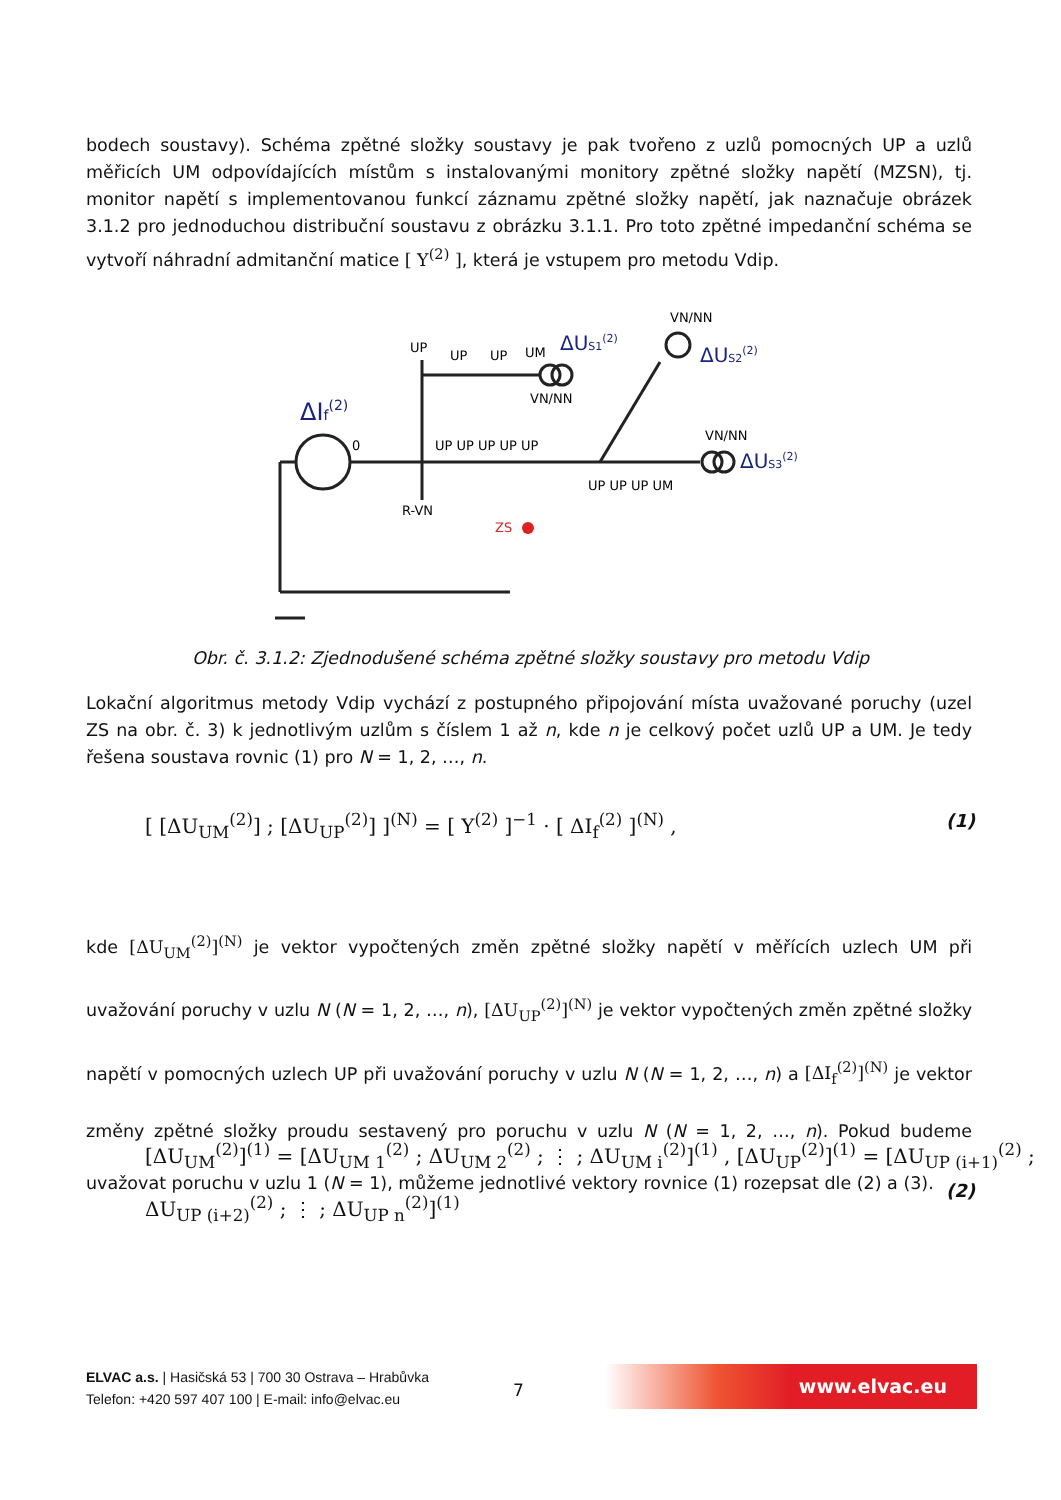bodech soustavy). Schéma zpětné složky soustavy je pak tvořeno z uzlů pomocných UP a uzlů měřicích UM odpovídajících místům s instalovanými monitory zpětné složky napětí (MZSN), tj. monitor napětí s implementovanou funkcí záznamu zpětné složky napětí, jak naznačuje obrázek 3.1.2 pro jednoduchou distribuční soustavu z obrázku 3.1.1. Pro toto zpětné impedanční schéma se vytvoří náhradní admitanční matice [ Y<sup>(2)</sup> ], která je vstupem pro metodu Vdip.
UP
UP
UP
UM
UP UP UP UP UP
UP UP UP UM
VN/NN
VN/NN
VN/NN
R-VN
ZS
0
ΔIf(2)
ΔUS1(2)
ΔUS2(2)
ΔUS3(2)
Obr. č. 3.1.2: Zjednodušené schéma zpětné složky soustavy pro metodu Vdip
Lokační algoritmus metody Vdip vychází z postupného připojování místa uvažované poruchy (uzel ZS na obr. č. 3) k jednotlivým uzlům s číslem 1 až n, kde n je celkový počet uzlů UP a UM. Je tedy řešena soustava rovnic (1) pro N = 1, 2, …, n.
[ [ΔU<sub>UM</sub><sup>(2)</sup>] ; [ΔU<sub>UP</sub><sup>(2)</sup>] ]<sup>(N)</sup> = [ Y<sup>(2)</sup> ]<sup>−1</sup> · [ ΔI<sub>f</sub><sup>(2)</sup> ]<sup>(N)</sup> ,
(1)
kde [ΔU<sub>UM</sub><sup>(2)</sup>]<sup>(N)</sup> je vektor vypočtených změn zpětné složky napětí v měřících uzlech UM při uvažování poruchy v uzlu N (N = 1, 2, …, n), [ΔU<sub>UP</sub><sup>(2)</sup>]<sup>(N)</sup> je vektor vypočtených změn zpětné složky napětí v pomocných uzlech UP při uvažování poruchy v uzlu N (N = 1, 2, …, n) a [ΔI<sub>f</sub><sup>(2)</sup>]<sup>(N)</sup> je vektor změny zpětné složky proudu sestavený pro poruchu v uzlu N (N = 1, 2, …, n). Pokud budeme uvažovat poruchu v uzlu 1 (N = 1), můžeme jednotlivé vektory rovnice (1) rozepsat dle (2) a (3).
[ΔU<sub>UM</sub><sup>(2)</sup>]<sup>(1)</sup> = [ΔU<sub>UM 1</sub><sup>(2)</sup> ; ΔU<sub>UM 2</sub><sup>(2)</sup> ; ⋮ ; ΔU<sub>UM i</sub><sup>(2)</sup>]<sup>(1)</sup> , [ΔU<sub>UP</sub><sup>(2)</sup>]<sup>(1)</sup> = [ΔU<sub>UP (i+1)</sub><sup>(2)</sup> ; ΔU<sub>UP (i+2)</sub><sup>(2)</sup> ; ⋮ ; ΔU<sub>UP n</sub><sup>(2)</sup>]<sup>(1)</sup>
(2)
ELVAC a.s. | Hasičská 53 | 700 30 Ostrava – Hrabůvka
Telefon: +420 597 407 100 | E-mail: info@elvac.eu
7
www.elvac.eu